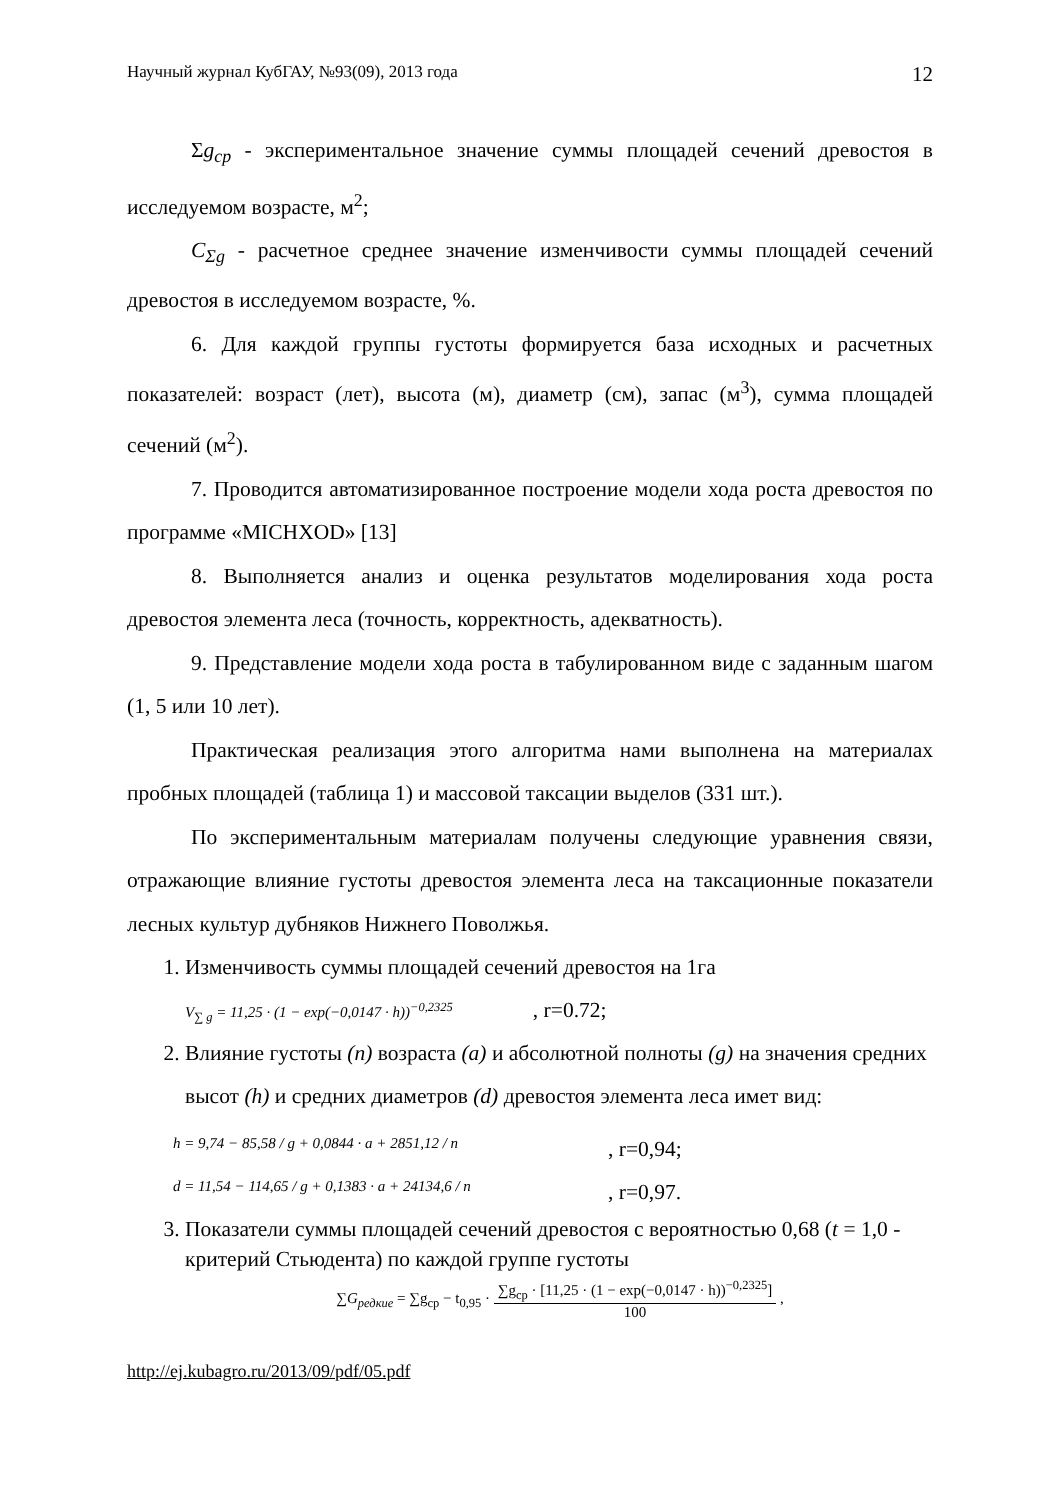Научный журнал КубГАУ, №93(09), 2013 года 12
Σg<sub>ср</sub> - экспериментальное значение суммы площадей сечений древостоя в исследуемом возрасте, м<sup>2</sup>;
C<sub>Σg</sub> - расчетное среднее значение изменчивости суммы площадей сечений древостоя в исследуемом возрасте, %.
6. Для каждой группы густоты формируется база исходных и расчетных показателей: возраст (лет), высота (м), диаметр (см), запас (м<sup>3</sup>), сумма площадей сечений (м<sup>2</sup>).
7. Проводится автоматизированное построение модели хода роста древостоя по программе «MICHXOD» [13]
8. Выполняется анализ и оценка результатов моделирования хода роста древостоя элемента леса (точность, корректность, адекватность).
9. Представление модели хода роста в табулированном виде с заданным шагом (1, 5 или 10 лет).
Практическая реализация этого алгоритма нами выполнена на материалах пробных площадей (таблица 1) и массовой таксации выделов (331 шт.).
По экспериментальным материалам получены следующие уравнения связи, отражающие влияние густоты древостоя элемента леса на таксационные показатели лесных культур дубняков Нижнего Поволжья.
1. Изменчивость суммы площадей сечений древостоя на 1га
V<sub>∑ g</sub> = 11,25 · (1 − exp(−0,0147 · h))<sup>−0,2325</sup>, r=0.72;
2. Влияние густоты (n) возраста (a) и абсолютной полноты (g) на значения средних высот (h) и средних диаметров (d) древостоя элемента леса имет вид:
h = 9,74 − 85,58 / g + 0,0844 · a + 2851,12 / n
, r=0,94;
d = 11,54 − 114,65 / g + 0,1383 · a + 24134,6 / n
, r=0,97.
3. Показатели суммы площадей сечений древостоя с вероятностью 0,68 (t = 1,0 - критерий Стьюдента) по каждой группе густоты
∑G<sub>редкие</sub> = ∑g<sub>ср</sub> − t<sub>0,95</sub> ·
∑g<sub>ср</sub> · [11,25 · (1 − exp(−0,0147 · h))<sup>−0,2325</sup>]
100
,
http://ej.kubagro.ru/2013/09/pdf/05.pdf